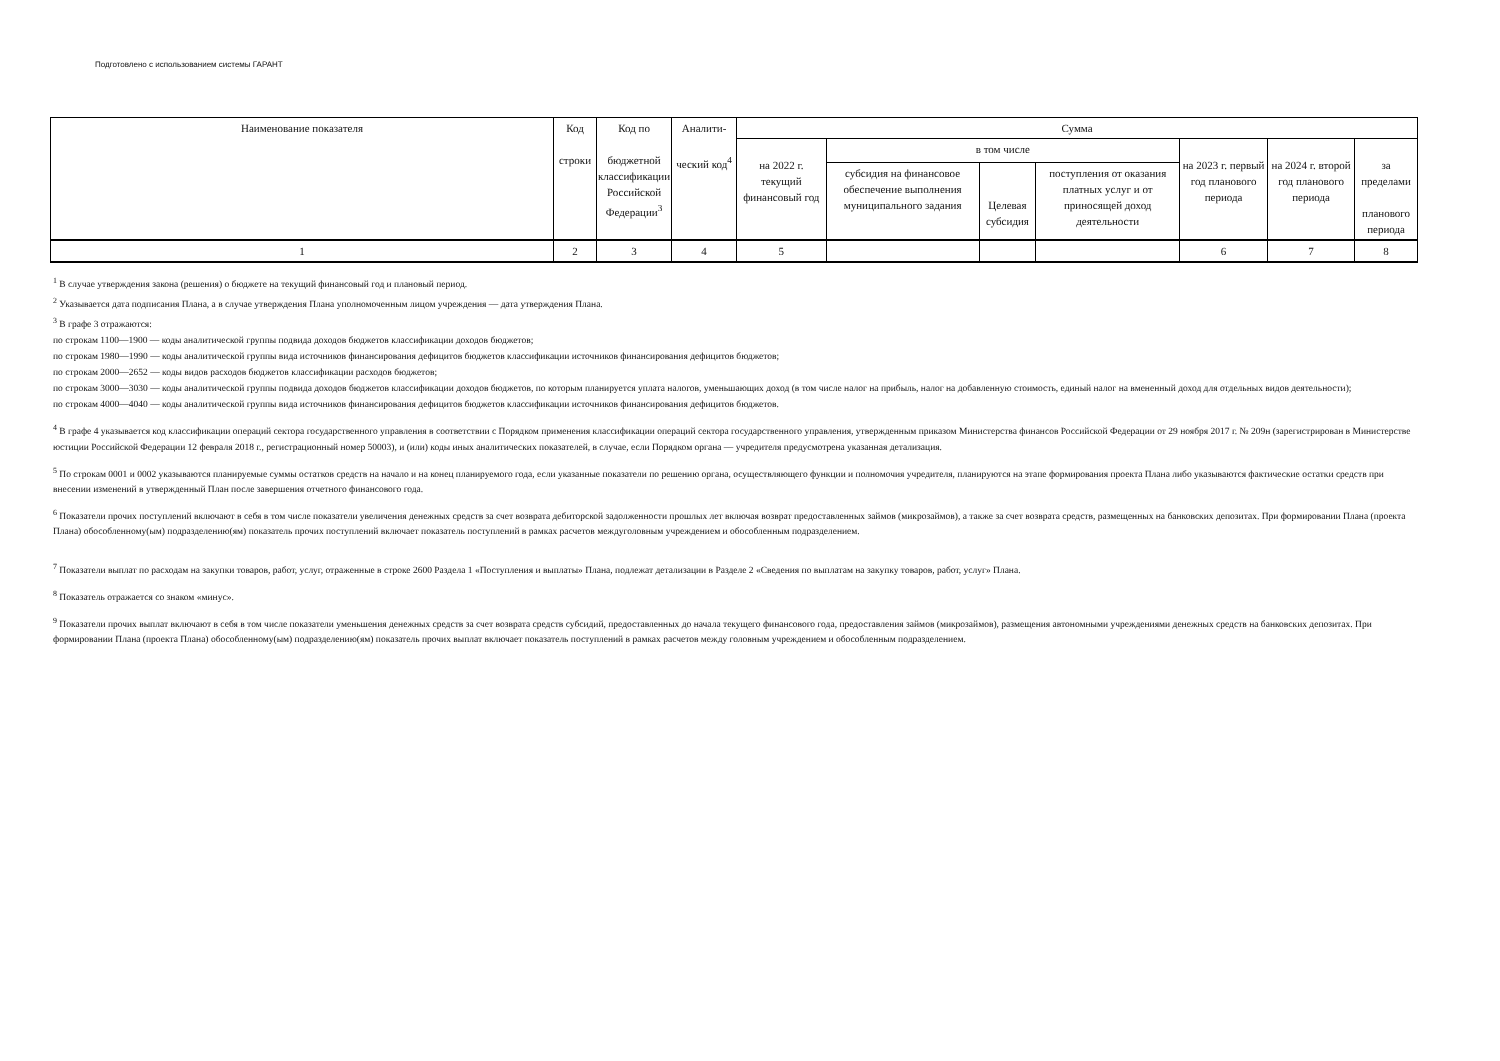Подготовлено с использованием системы ГАРАНТ
| Наименование показателя | Код строки | Код по бюджетной классификации Российской Федерации<sup>3</sup> | Аналити- ческий код<sup>4</sup> | Сумма | | | | | | |
| --- | --- | --- | --- | --- | --- | --- | --- | --- | --- | --- |
| | | | | на 2022 г. текущий финансовый год | в том числе | | | на 2023 г. первый год планового периода | на 2024 г. второй год планового периода | за пределами планового периода |
| | | | | | субсидия на финансовое обеспечение выполнения муниципального задания | Целевая субсидия | поступления от оказания платных услуг и от приносящей доход деятельности | | | |
| 1 | 2 | 3 | 4 | 5 | | | | 6 | 7 | 8 |
<sup>1</sup> В случае утверждения закона (решения) о бюджете на текущий финансовый год и плановый период.
<sup>2</sup> Указывается дата подписания Плана, а в случае утверждения Плана уполномоченным лицом учреждения — дата утверждения Плана.
<sup>3</sup> В графе 3 отражаются:
по строкам 1100—1900 — коды аналитической группы подвида доходов бюджетов классификации доходов бюджетов;
по строкам 1980—1990 — коды аналитической группы вида источников финансирования дефицитов бюджетов классификации источников финансирования дефицитов бюджетов;
по строкам 2000—2652 — коды видов расходов бюджетов классификации расходов бюджетов;
по строкам 3000—3030 — коды аналитической группы подвида доходов бюджетов классификации доходов бюджетов, по которым планируется уплата налогов, уменьшающих доход (в том числе налог на прибыль, налог на добавленную стоимость, единый налог на вмененный доход для отдельных видов деятельности);
по строкам 4000—4040 — коды аналитической группы вида источников финансирования дефицитов бюджетов классификации источников финансирования дефицитов бюджетов.
<sup>4</sup> В графе 4 указывается код классификации операций сектора государственного управления в соответствии с Порядком применения классификации операций сектора государственного управления, утвержденным приказом Министерства финансов Российской Федерации от 29 ноября 2017 г. № 209н (зарегистрирован в Министерстве юстиции Российской Федерации 12 февраля 2018 г., регистрационный номер 50003), и (или) коды иных аналитических показателей, в случае, если Порядком органа — учредителя предусмотрена указанная детализация.
<sup>5</sup> По строкам 0001 и 0002 указываются планируемые суммы остатков средств на начало и на конец планируемого года, если указанные показатели по решению органа, осуществляющего функции и полномочия учредителя, планируются на этапе формирования проекта Плана либо указываются фактические остатки средств при внесении изменений в утвержденный План после завершения отчетного финансового года.
<sup>6</sup> Показатели прочих поступлений включают в себя в том числе показатели увеличения денежных средств за счет возврата дебиторской задолженности прошлых лет включая возврат предоставленных займов (микрозаймов), а также за счет возврата средств, размещенных на банковских депозитах. При формировании Плана (проекта Плана) обособленному(ым) подразделению(ям) показатель прочих поступлений включает показатель поступлений в рамках расчетов междуголовным учреждением и обособленным подразделением.
<sup>7</sup> Показатели выплат по расходам на закупки товаров, работ, услуг, отраженные в строке 2600 Раздела 1 «Поступления и выплаты» Плана, подлежат детализации в Разделе 2 «Сведения по выплатам на закупку товаров, работ, услуг» Плана.
<sup>8</sup> Показатель отражается со знаком «минус».
<sup>9</sup> Показатели прочих выплат включают в себя в том числе показатели уменьшения денежных средств за счет возврата средств субсидий, предоставленных до начала текущего финансового года, предоставления займов (микрозаймов), размещения автономными учреждениями денежных средств на банковских депозитах. При формировании Плана (проекта Плана) обособленному(ым) подразделению(ям) показатель прочих выплат включает показатель поступлений в рамках расчетов между головным учреждением и обособленным подразделением.